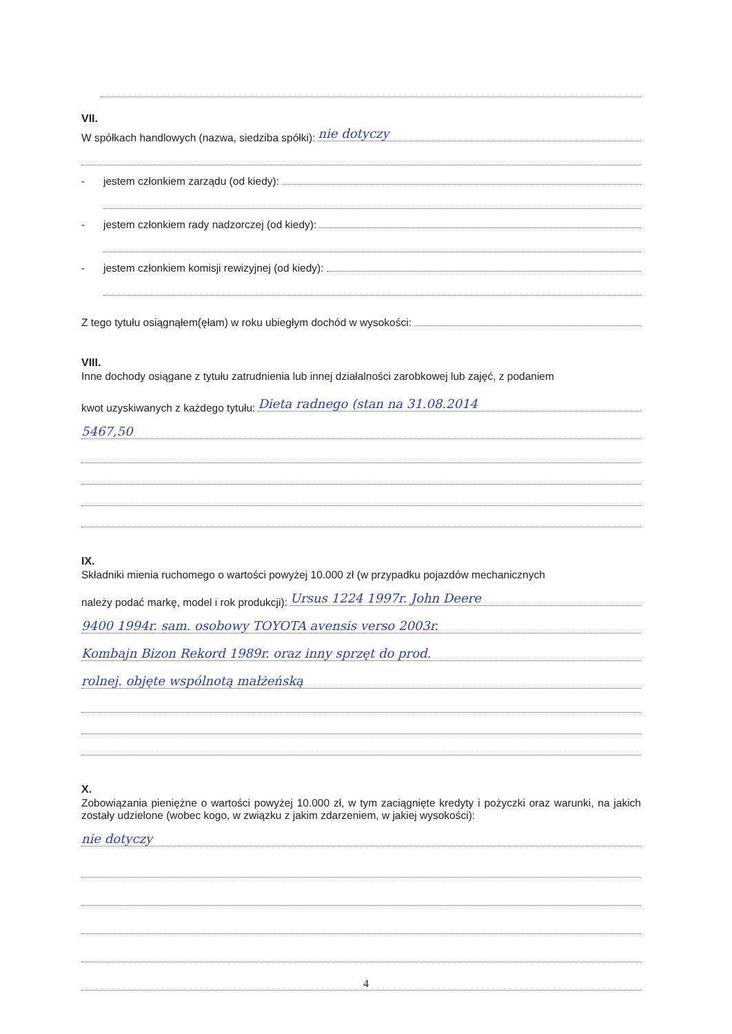VII.
W spółkach handlowych (nazwa, siedziba spółki): nie dotyczy
- jestem członkiem zarządu (od kiedy):
- jestem członkiem rady nadzorczej (od kiedy):
- jestem członkiem komisji rewizyjnej (od kiedy):
Z tego tytułu osiągnąłem(ęłam) w roku ubiegłym dochód w wysokości:
VIII.
Inne dochody osiągane z tytułu zatrudnienia lub innej działalności zarobkowej lub zajęć, z podaniem
kwot uzyskiwanych z każdego tytułu: Dieta radnego (stan na 31.08.2014
5467,50
IX.
Składniki mienia ruchomego o wartości powyżej 10.000 zł (w przypadku pojazdów mechanicznych
należy podać markę, model i rok produkcji): Ursus 1224 1997r. John Deere
9400 1994r. sam. osobowy TOYOTA avensis verso 2003r.
Kombajn Bizon Rekord 1989r. oraz inny sprzęt do prod.
rolnej. objęte wspólnotą małżeńską
X.
Zobowiązania pieniężne o wartości powyżej 10.000 zł, w tym zaciągnięte kredyty i pożyczki oraz warunki, na jakich zostały udzielone (wobec kogo, w związku z jakim zdarzeniem, w jakiej wysokości):
nie dotyczy
4